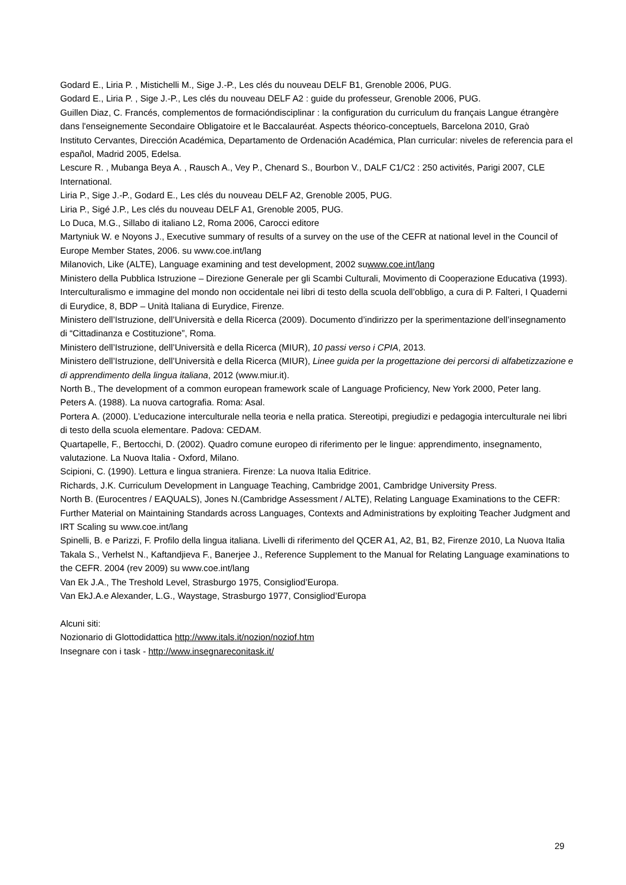Godard E., Liria P. , Mistichelli M., Sige J.-P., Les clés du nouveau DELF B1, Grenoble 2006, PUG.
Godard E., Liria P. , Sige J.-P., Les clés du nouveau DELF A2 : guide du professeur, Grenoble 2006, PUG.
Guillen Diaz, C. Francés, complementos de formacióndisciplinar : la configuration du curriculum du français Langue étrangère dans l'enseignemente Secondaire Obligatoire et le Baccalauréat. Aspects théorico-conceptuels, Barcelona 2010, Graò
Instituto Cervantes, Dirección Académica, Departamento de Ordenación Académica, Plan curricular: niveles de referencia para el español, Madrid 2005, Edelsa.
Lescure R. , Mubanga Beya A. , Rausch A., Vey P., Chenard S., Bourbon V., DALF C1/C2 : 250 activités, Parigi 2007, CLE International.
Liria P., Sige J.-P., Godard E., Les clés du nouveau DELF A2, Grenoble 2005, PUG.
Liria P., Sigé J.P., Les clés du nouveau DELF A1, Grenoble 2005, PUG.
Lo Duca, M.G., Sillabo di italiano L2, Roma 2006, Carocci editore
Martyniuk W. e Noyons J., Executive summary of results of a survey on the use of the CEFR at national level in the Council of Europe Member States, 2006. su www.coe.int/lang
Milanovich, Like (ALTE), Language examining and test development, 2002 suwww.coe.int/lang
Ministero della Pubblica Istruzione – Direzione Generale per gli Scambi Culturali, Movimento di Cooperazione Educativa (1993). Interculturalismo e immagine del mondo non occidentale nei libri di testo della scuola dell’obbligo, a cura di P. Falteri, I Quaderni di Eurydice, 8, BDP – Unità Italiana di Eurydice, Firenze.
Ministero dell’Istruzione, dell’Università e della Ricerca (2009). Documento d’indirizzo per la sperimentazione dell’insegnamento di “Cittadinanza e Costituzione”, Roma.
Ministero dell’Istruzione, dell’Università e della Ricerca (MIUR), 10 passi verso i CPIA, 2013.
Ministero dell’Istruzione, dell’Università e della Ricerca (MIUR), Linee guida per la progettazione dei percorsi di alfabetizzazione e di apprendimento della lingua italiana, 2012 (www.miur.it).
North B., The development of a common european framework scale of Language Proficiency, New York 2000, Peter lang.
Peters A. (1988). La nuova cartografia. Roma: Asal.
Portera A. (2000). L’educazione interculturale nella teoria e nella pratica. Stereotipi, pregiudizi e pedagogia interculturale nei libri di testo della scuola elementare. Padova: CEDAM.
Quartapelle, F., Bertocchi, D. (2002). Quadro comune europeo di riferimento per le lingue: apprendimento, insegnamento, valutazione. La Nuova Italia - Oxford, Milano.
Scipioni, C. (1990). Lettura e lingua straniera. Firenze: La nuova Italia Editrice.
Richards, J.K. Curriculum Development in Language Teaching, Cambridge 2001, Cambridge University Press.
North B. (Eurocentres / EAQUALS), Jones N.(Cambridge Assessment / ALTE), Relating Language Examinations to the CEFR: Further Material on Maintaining Standards across Languages, Contexts and Administrations by exploiting Teacher Judgment and IRT Scaling su www.coe.int/lang
Spinelli, B. e Parizzi, F. Profilo della lingua italiana. Livelli di riferimento del QCER A1, A2, B1, B2, Firenze 2010, La Nuova Italia
Takala S., Verhelst N., Kaftandjieva F., Banerjee J., Reference Supplement to the Manual for Relating Language examinations to the CEFR. 2004 (rev 2009) su www.coe.int/lang
Van Ek J.A., The Treshold Level, Strasburgo 1975, Consigliod’Europa.
Van EkJ.A.e Alexander, L.G., Waystage, Strasburgo 1977, Consigliod’Europa
Alcuni siti:
Nozionario di Glottodidattica http://www.itals.it/nozion/noziof.htm
Insegnare con i task - http://www.insegnareconitask.it/
29